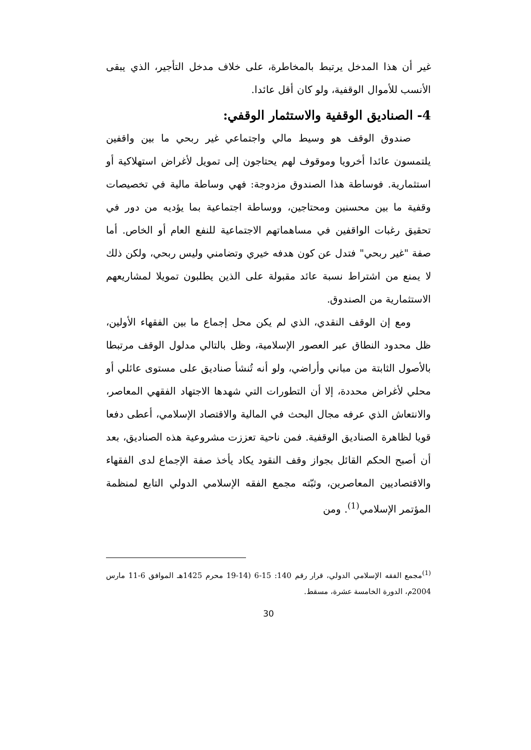غير أن هذا المدخل يرتبط بالمخاطرة، على خلاف مدخل التأجير، الذي يبقى الأنسب للأموال الوقفية، ولو كان أقل عائدا.
4- الصناديق الوقفية والاستثمار الوقفي:
صندوق الوقف هو وسيط مالي واجتماعي غير ربحي ما بين واقفين يلتمسون عائدا أخرويا وموقوف لهم يحتاجون إلى تمويل لأغراض استهلاكية أو استثمارية. فوساطة هذا الصندوق مزدوجة: فهي وساطة مالية في تخصيصات وقفية ما بين محسنين ومحتاجين، ووساطة اجتماعية بما يؤديه من دور في تحقيق رغبات الواقفين في مساهماتهم الاجتماعية للنفع العام أو الخاص. أما صفة "غير ربحي" فتدل عن كون هدفه خيري وتضامني وليس ربحي، ولكن ذلك لا يمنع من اشتراط نسبة عائد مقبولة على الذين يطلبون تمويلا لمشاريعهم الاستثمارية من الصندوق.
ومع إن الوقف النقدي، الذي لم يكن محل إجماع ما بين الفقهاء الأولين، ظل محدود النطاق عبر العصور الإسلامية، وظل بالتالي مدلول الوقف مرتبطا بالأصول الثابتة من مباني وأراضي، ولو أنه تُنشأ صناديق على مستوى عائلي أو محلي لأغراض محددة، إلا أن التطورات التي شهدها الاجتهاد الفقهي المعاصر، والانتعاش الذي عرفه مجال البحث في المالية والاقتصاد الإسلامي، أعطى دفعا قويا لظاهرة الصناديق الوقفية. فمن ناحية تعززت مشروعية هذه الصناديق، بعد أن أصبح الحكم القائل بجواز وقف النقود يكاد يأخذ صفة الإجماع لدى الفقهاء والاقتصاديين المعاصرين، وثبّته مجمع الفقه الإسلامي الدولي التابع لمنظمة المؤتمر الإسلامي<sup>(1)</sup>. ومن
<sup>(1)</sup> مجمع الفقه الإسلامي الدولي، قرار رقم 140: 15-6 (14-19 محرم 1425هـ الموافق 6-11 مارس 2004م، الدورة الخامسة عشرة، مسقط.
30